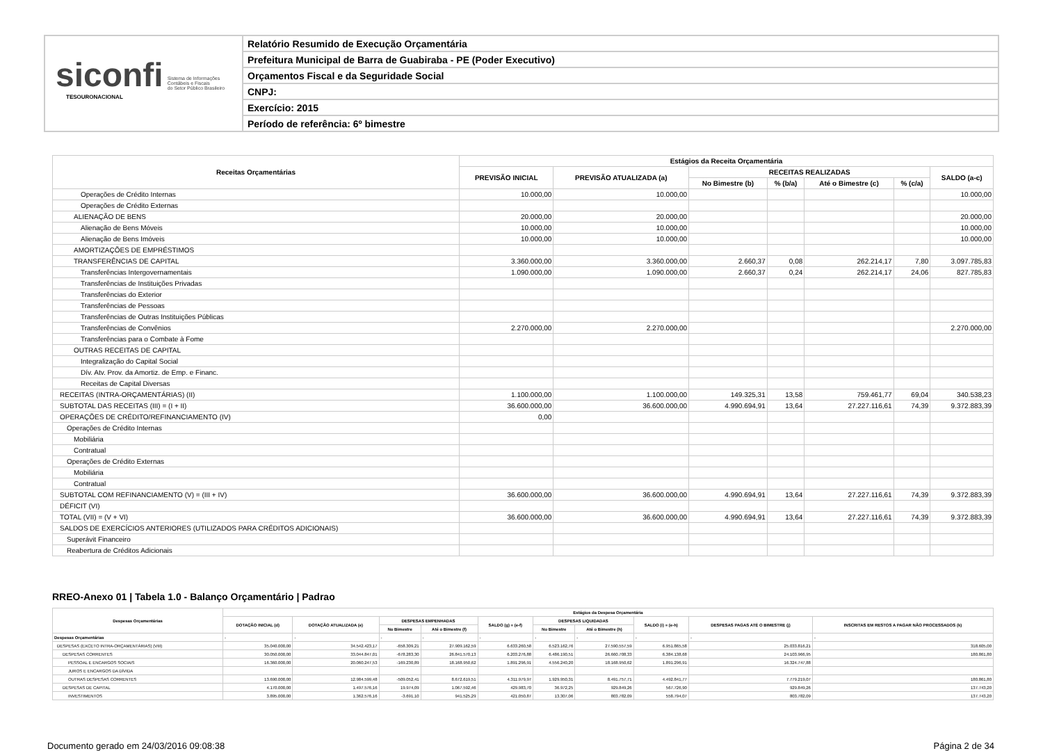siconfi Sistema de Informações
Contábeis e Fiscais
do Setor Público Brasileiro
TESOURONACIONAL
Relatório Resumido de Execução Orçamentária
Prefeitura Municipal de Barra de Guabiraba - PE (Poder Executivo)
Orçamentos Fiscal e da Seguridade Social
CNPJ:
Exercício: 2015
Período de referência: 6º bimestre
| Receitas Orçamentárias | Estágios da Receita Orçamentária | | | | | | |
| --- | --- | --- | --- | --- | --- | --- | --- |
| | PREVISÃO INICIAL | PREVISÃO ATUALIZADA (a) | RECEITAS REALIZADAS | | | | SALDO (a-c) |
| | | | No Bimestre (b) | % (b/a) | Até o Bimestre (c) | % (c/a) | |
| Operações de Crédito Internas | 10.000,00 | 10.000,00 | | | | | 10.000,00 |
| Operações de Crédito Externas | | | | | | | |
| ALIENAÇÃO DE BENS | 20.000,00 | 20.000,00 | | | | | 20.000,00 |
| Alienação de Bens Móveis | 10.000,00 | 10.000,00 | | | | | 10.000,00 |
| Alienação de Bens Imóveis | 10.000,00 | 10.000,00 | | | | | 10.000,00 |
| AMORTIZAÇÕES DE EMPRÉSTIMOS | | | | | | | |
| TRANSFERÊNCIAS DE CAPITAL | 3.360.000,00 | 3.360.000,00 | 2.660,37 | 0,08 | 262.214,17 | 7,80 | 3.097.785,83 |
| Transferências Intergovernamentais | 1.090.000,00 | 1.090.000,00 | 2.660,37 | 0,24 | 262.214,17 | 24,06 | 827.785,83 |
| Transferências de Instituições Privadas | | | | | | | |
| Transferências do Exterior | | | | | | | |
| Transferências de Pessoas | | | | | | | |
| Transferências de Outras Instituições Públicas | | | | | | | |
| Transferências de Convênios | 2.270.000,00 | 2.270.000,00 | | | | | 2.270.000,00 |
| Transferências para o Combate à Fome | | | | | | | |
| OUTRAS RECEITAS DE CAPITAL | | | | | | | |
| Integralização do Capital Social | | | | | | | |
| Dív. Atv. Prov. da Amortiz. de Emp. e Financ. | | | | | | | |
| Receitas de Capital Diversas | | | | | | | |
| RECEITAS (INTRA-ORÇAMENTÁRIAS) (II) | 1.100.000,00 | 1.100.000,00 | 149.325,31 | 13,58 | 759.461,77 | 69,04 | 340.538,23 |
| SUBTOTAL DAS RECEITAS (III) = (I + II) | 36.600.000,00 | 36.600.000,00 | 4.990.694,91 | 13,64 | 27.227.116,61 | 74,39 | 9.372.883,39 |
| OPERAÇÕES DE CRÉDITO/REFINANCIAMENTO (IV) | 0,00 | | | | | | |
| Operações de Crédito Internas | | | | | | | |
| Mobiliária | | | | | | | |
| Contratual | | | | | | | |
| Operações de Crédito Externas | | | | | | | |
| Mobiliária | | | | | | | |
| Contratual | | | | | | | |
| SUBTOTAL COM REFINANCIAMENTO (V) = (III + IV) | 36.600.000,00 | 36.600.000,00 | 4.990.694,91 | 13,64 | 27.227.116,61 | 74,39 | 9.372.883,39 |
| DÉFICIT (VI) | | | | | | | |
| TOTAL (VII) = (V + VI) | 36.600.000,00 | 36.600.000,00 | 4.990.694,91 | 13,64 | 27.227.116,61 | 74,39 | 9.372.883,39 |
| SALDOS DE EXERCÍCIOS ANTERIORES (UTILIZADOS PARA CRÉDITOS ADICIONAIS) | | | | | | | |
| Superávit Financeiro | | | | | | | |
| Reabertura de Créditos Adicionais | | | | | | | |
RREO-Anexo 01 | Tabela 1.0 - Balanço Orçamentário | Padrao
| Despesas Orçamentárias | Estágios da Despesa Orçamentária | | | | | | | | | |
| --- | --- | --- | --- | --- | --- | --- | --- | --- | --- | --- |
| | DOTAÇÃO INICIAL (d) | DOTAÇÃO ATUALIZADA (e) | DESPESAS EMPENHADAS | | SALDO (g) = (e-f) | DESPESAS LIQUIDADAS | | SALDO (i) = (e-h) | DESPESAS PAGAS ATÉ O BIMESTRE (j) | INSCRITAS EM RESTOS A PAGAR NÃO PROCESSADOS (k) |
| | | | No Bimestre | Até o Bimestre (f) | | No Bimestre | Até o Bimestre (h) | | | |
| Despesas Orçamentárias | - | - | - | - | - | - | - | - | - | - |
| DESPESAS (EXCETO INTRA-ORÇAMENTÁRIAS) (VIII) | 35.040.000,00 | 34.542.423,17 | -658.309,21 | 27.909.162,59 | 6.633.260,58 | 6.523.162,76 | 27.590.557,59 | 6.951.865,58 | 25.033.816,21 | 318.605,00 |
| DESPESAS CORRENTES | 30.050.000,00 | 33.044.847,01 | -678.283,30 | 26.841.570,13 | 6.203.276,88 | 6.486.190,51 | 26.660.708,33 | 6.384.138,68 | 24.103.966,95 | 180.861,80 |
| PESSOAL E ENCARGOS SOCIAIS | 16.360.000,00 | 20.060.247,53 | -169.230,89 | 18.168.950,62 | 1.891.296,91 | 4.556.240,20 | 18.168.950,62 | 1.891.296,91 | 16.324.747,88 | |
| JUROS E ENCARGOS DA DÍVIDA | | | | | | | | | | |
| OUTRAS DESPESAS CORRENTES | 13.690.000,00 | 12.984.599,48 | -509.052,41 | 8.672.619,51 | 4.311.979,97 | 1.929.950,31 | 8.491.757,71 | 4.492.841,77 | 7.779.219,07 | 180.861,80 |
| DESPESAS DE CAPITAL | 4.170.000,00 | 1.497.576,16 | 19.974,09 | 1.067.592,46 | 429.983,70 | 36.972,25 | 929.849,26 | 567.726,90 | 929.849,26 | 137.743,20 |
| INVESTIMENTOS | 3.895.000,00 | 1.362.576,16 | -3.691,10 | 941.525,29 | 421.050,87 | 13.307,06 | 803.782,09 | 558.794,07 | 803.782,09 | 137.743,20 |
Documento gerado em 24/03/2016 09:08:38 Página 2 de 34